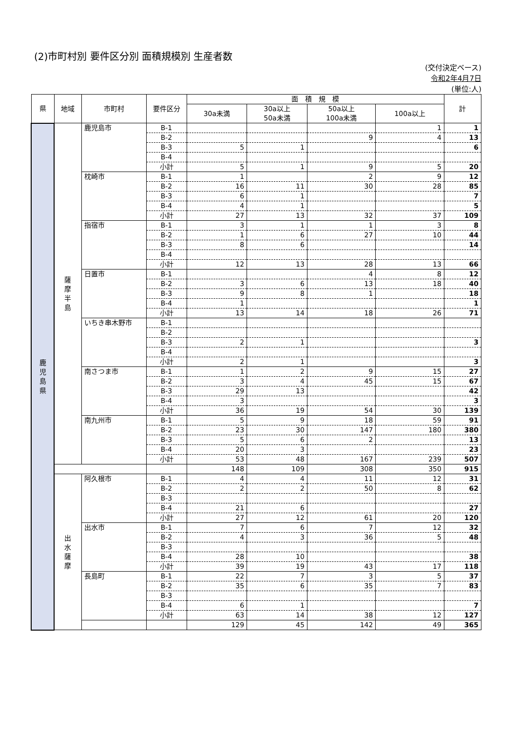(2)市町村別 要件区分別 面積規模別 生産者数
(交付決定ベース)
令和2年4月7日
(単位:人)
| 県 | 地域 | 市町村 | 要件区分 | 面 積 規 模 | | | | 計 |
| --- | --- | --- | --- | --- | --- | --- | --- | --- |
| | | | | 30a未満 | 30a以上 50a未満 | 50a以上 100a未満 | 100a以上 | |
| 鹿 児 島 県 | 薩 摩 半 島 | 鹿児島市 | B-1 | | | | 1 | 1 |
| | | | B-2 | | | 9 | 4 | 13 |
| | | | B-3 | 5 | 1 | | | 6 |
| | | | B-4 | | | | | |
| | | | 小計 | 5 | 1 | 9 | 5 | 20 |
| | | 枕崎市 | B-1 | 1 | | 2 | 9 | 12 |
| | | | B-2 | 16 | 11 | 30 | 28 | 85 |
| | | | B-3 | 6 | 1 | | | 7 |
| | | | B-4 | 4 | 1 | | | 5 |
| | | | 小計 | 27 | 13 | 32 | 37 | 109 |
| | | 指宿市 | B-1 | 3 | 1 | 1 | 3 | 8 |
| | | | B-2 | 1 | 6 | 27 | 10 | 44 |
| | | | B-3 | 8 | 6 | | | 14 |
| | | | B-4 | | | | | |
| | | | 小計 | 12 | 13 | 28 | 13 | 66 |
| | | 日置市 | B-1 | | | 4 | 8 | 12 |
| | | | B-2 | 3 | 6 | 13 | 18 | 40 |
| | | | B-3 | 9 | 8 | 1 | | 18 |
| | | | B-4 | 1 | | | | 1 |
| | | | 小計 | 13 | 14 | 18 | 26 | 71 |
| | | いちき串木野市 | B-1 | | | | | |
| | | | B-2 | | | | | |
| | | | B-3 | 2 | 1 | | | 3 |
| | | | B-4 | | | | | |
| | | | 小計 | 2 | 1 | | | 3 |
| | | 南さつま市 | B-1 | 1 | 2 | 9 | 15 | 27 |
| | | | B-2 | 3 | 4 | 45 | 15 | 67 |
| | | | B-3 | 29 | 13 | | | 42 |
| | | | B-4 | 3 | | | | 3 |
| | | | 小計 | 36 | 19 | 54 | 30 | 139 |
| | | 南九州市 | B-1 | 5 | 9 | 18 | 59 | 91 |
| | | | B-2 | 23 | 30 | 147 | 180 | 380 |
| | | | B-3 | 5 | 6 | 2 | | 13 |
| | | | B-4 | 20 | 3 | | | 23 |
| | | | 小計 | 53 | 48 | 167 | 239 | 507 |
| | | | | 148 | 109 | 308 | 350 | 915 |
| | 出 水 薩 摩 | 阿久根市 | B-1 | 4 | 4 | 11 | 12 | 31 |
| | | | B-2 | 2 | 2 | 50 | 8 | 62 |
| | | | B-3 | | | | | |
| | | | B-4 | 21 | 6 | | | 27 |
| | | | 小計 | 27 | 12 | 61 | 20 | 120 |
| | | 出水市 | B-1 | 7 | 6 | 7 | 12 | 32 |
| | | | B-2 | 4 | 3 | 36 | 5 | 48 |
| | | | B-3 | | | | | |
| | | | B-4 | 28 | 10 | | | 38 |
| | | | 小計 | 39 | 19 | 43 | 17 | 118 |
| | | 長島町 | B-1 | 22 | 7 | 3 | 5 | 37 |
| | | | B-2 | 35 | 6 | 35 | 7 | 83 |
| | | | B-3 | | | | | |
| | | | B-4 | 6 | 1 | | | 7 |
| | | | 小計 | 63 | 14 | 38 | 12 | 127 |
| | | | | 129 | 45 | 142 | 49 | 365 |